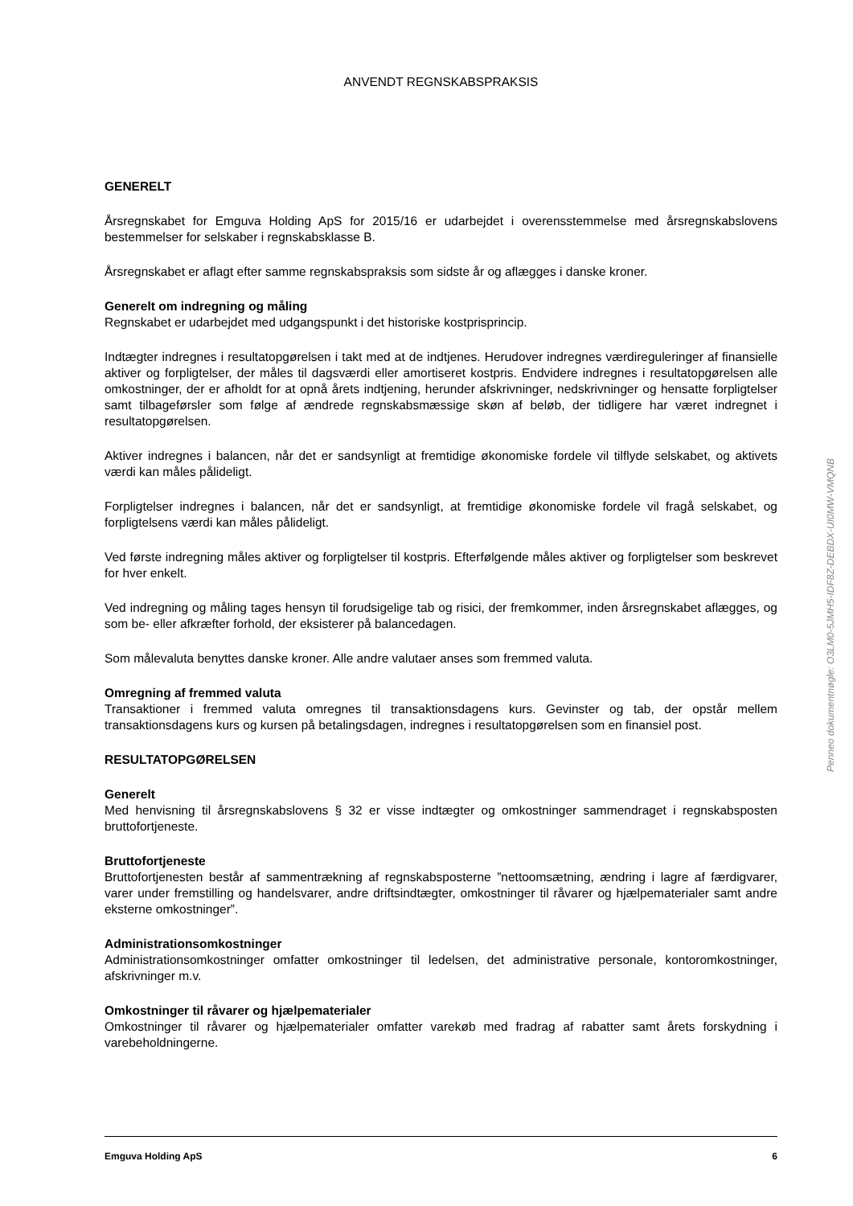ANVENDT REGNSKABSPRAKSIS
GENERELT
Årsregnskabet for Emguva Holding ApS for 2015/16 er udarbejdet i overensstemmelse med årsregnskabslovens bestemmelser for selskaber i regnskabsklasse B.
Årsregnskabet er aflagt efter samme regnskabspraksis som sidste år og aflægges i danske kroner.
Generelt om indregning og måling
Regnskabet er udarbejdet med udgangspunkt i det historiske kostprisprincip.
Indtægter indregnes i resultatopgørelsen i takt med at de indtjenes. Herudover indregnes værdireguleringer af finansielle aktiver og forpligtelser, der måles til dagsværdi eller amortiseret kostpris. Endvidere indregnes i resultatopgørelsen alle omkostninger, der er afholdt for at opnå årets indtjening, herunder afskrivninger, nedskrivninger og hensatte forpligtelser samt tilbageførsler som følge af ændrede regnskabsmæssige skøn af beløb, der tidligere har været indregnet i resultatopgørelsen.
Aktiver indregnes i balancen, når det er sandsynligt at fremtidige økonomiske fordele vil tilflyde selskabet, og aktivets værdi kan måles pålideligt.
Forpligtelser indregnes i balancen, når det er sandsynligt, at fremtidige økonomiske fordele vil fragå selskabet, og forpligtelsens værdi kan måles pålideligt.
Ved første indregning måles aktiver og forpligtelser til kostpris. Efterfølgende måles aktiver og forpligtelser som beskrevet for hver enkelt.
Ved indregning og måling tages hensyn til forudsigelige tab og risici, der fremkommer, inden årsregnskabet aflægges, og som be- eller afkræfter forhold, der eksisterer på balancedagen.
Som målevaluta benyttes danske kroner. Alle andre valutaer anses som fremmed valuta.
Omregning af fremmed valuta
Transaktioner i fremmed valuta omregnes til transaktionsdagens kurs. Gevinster og tab, der opstår mellem transaktionsdagens kurs og kursen på betalingsdagen, indregnes i resultatopgørelsen som en finansiel post.
RESULTATOPGØRELSEN
Generelt
Med henvisning til årsregnskabslovens § 32 er visse indtægter og omkostninger sammendraget i regnskabsposten bruttofortjeneste.
Bruttofortjeneste
Bruttofortjenesten består af sammentrækning af regnskabsposterne ”nettoomsætning, ændring i lagre af færdigvarer, varer under fremstilling og handelsvarer, andre driftsindtægter, omkostninger til råvarer og hjælpematerialer samt andre eksterne omkostninger”.
Administrationsomkostninger
Administrationsomkostninger omfatter omkostninger til ledelsen, det administrative personale, kontoromkostninger, afskrivninger m.v.
Omkostninger til råvarer og hjælpematerialer
Omkostninger til råvarer og hjælpematerialer omfatter varekøb med fradrag af rabatter samt årets forskydning i varebeholdningerne.
Penneo dokumentnøgle: O3LM0-5JMH5-IDF8Z-DEBDX-UI0MW-VMQNB
Emguva Holding ApS 6